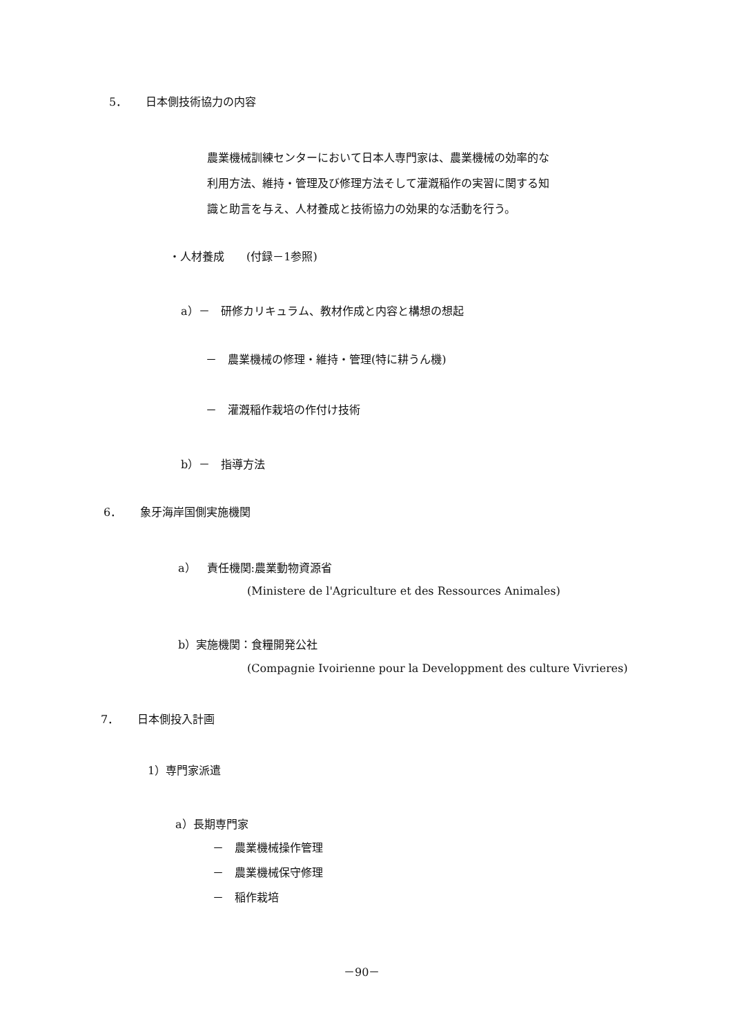5． 日本側技術協力の内容
農業機械訓練センターにおいて日本人専門家は、農業機械の効率的な
利用方法、維持・管理及び修理方法そして灌漑稲作の実習に関する知
識と助言を与え、人材養成と技術協力の効果的な活動を行う。
・人材養成　　(付録－1参照)
a）－　研修カリキュラム、教材作成と内容と構想の想起
－　農業機械の修理・維持・管理(特に耕うん機)
－　灌漑稲作栽培の作付け技術
b）－　指導方法
6． 象牙海岸国側実施機関
a）　責任機関:農業動物資源省
(Ministere de l'Agriculture et des Ressources Animales)
b）実施機関：食糧開発公社
(Compagnie Ivoirienne pour la Developpment des culture Vivrieres)
7． 日本側投入計画
1）専門家派遣
a）長期専門家
－　農業機械操作管理
－　農業機械保守修理
－　稲作栽培
－90－